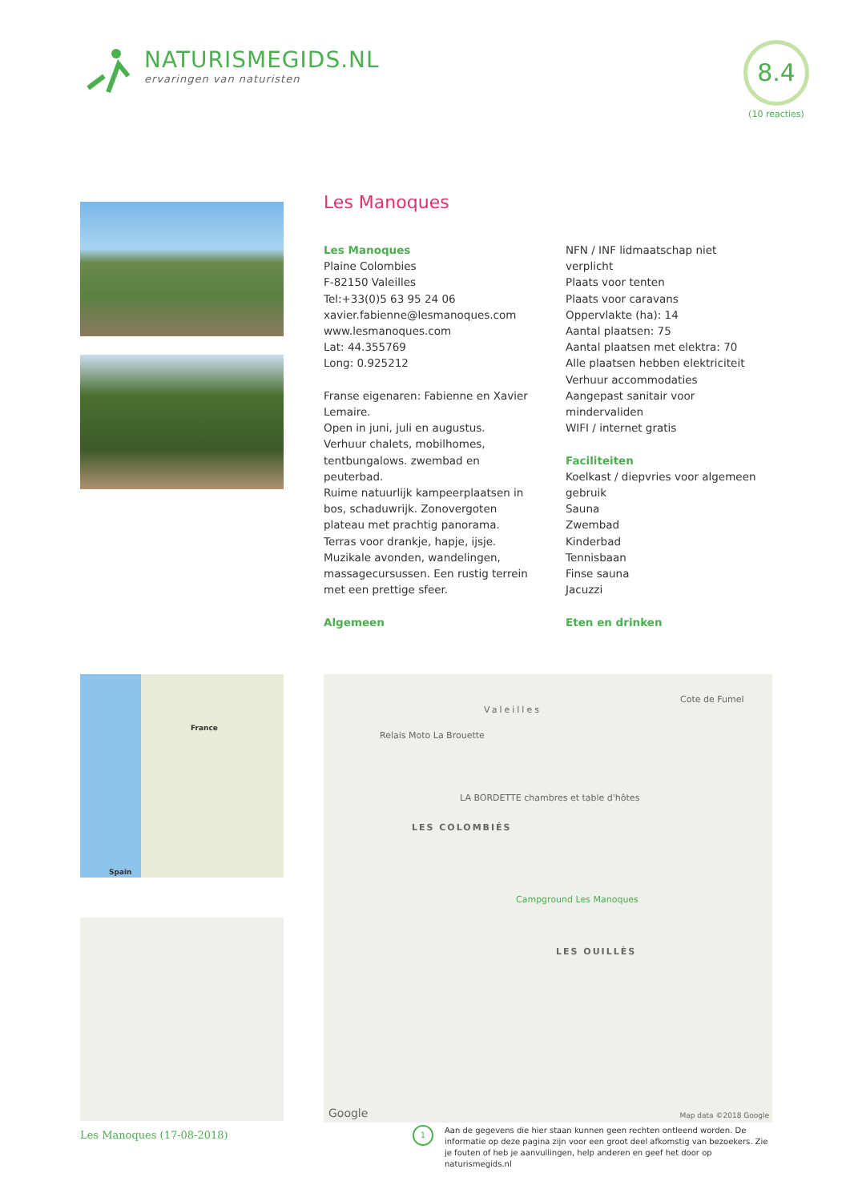NATURISMEGIDS.NL
ervaringen van naturisten
8.4
(10 reacties)
Les Manoques
Les Manoques
Plaine Colombies
F-82150 Valeilles
Tel:+33(0)5 63 95 24 06
xavier.fabienne@lesmanoques.com
www.lesmanoques.com
Lat: 44.355769
Long: 0.925212
Franse eigenaren: Fabienne en Xavier Lemaire.
Open in juni, juli en augustus.
Verhuur chalets, mobilhomes, tentbungalows. zwembad en peuterbad.
Ruime natuurlijk kampeerplaatsen in bos, schaduwrijk. Zonovergoten plateau met prachtig panorama.
Terras voor drankje, hapje, ijsje.
Muzikale avonden, wandelingen, massagecursussen. Een rustig terrein met een prettige sfeer.
Algemeen
NFN / INF lidmaatschap niet verplicht
Plaats voor tenten
Plaats voor caravans
Oppervlakte (ha): 14
Aantal plaatsen: 75
Aantal plaatsen met elektra: 70
Alle plaatsen hebben elektriciteit
Verhuur accommodaties
Aangepast sanitair voor mindervaliden
WIFI / internet gratis
Faciliteiten
Koelkast / diepvries voor algemeen gebruik
Sauna
Zwembad
Kinderbad
Tennisbaan
Finse sauna
Jacuzzi
Eten en drinken
France
Spain
Valeilles
Cote de Fumel
Relais Moto La Brouette
LA BORDETTE chambres et table d'hôtes
LES COLOMBIÉS
Campground Les Manoques
LES OUILLÈS
Google Map data ©2018 Google
Les Manoques (17-08-2018)
1
Aan de gegevens die hier staan kunnen geen rechten ontleend worden. De informatie op deze pagina zijn voor een groot deel afkomstig van bezoekers. Zie je fouten of heb je aanvullingen, help anderen en geef het door op naturismegids.nl